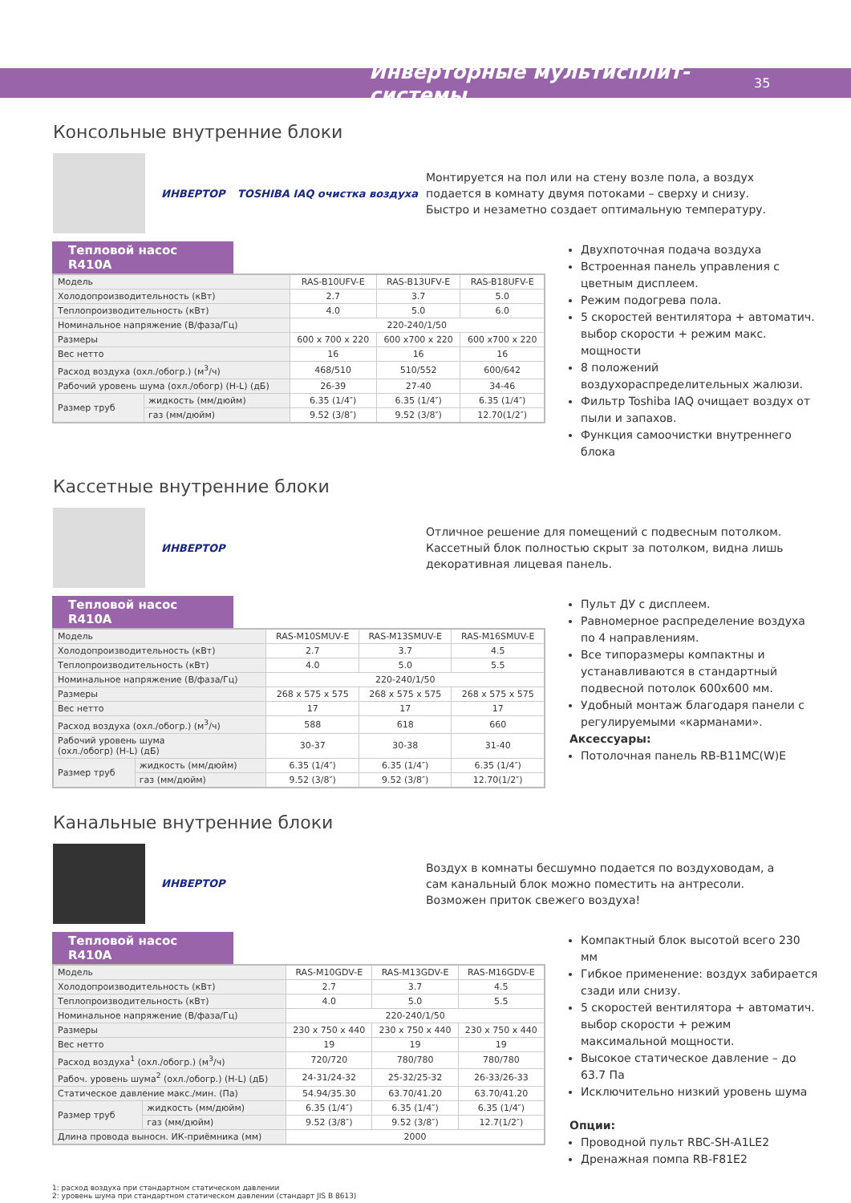Инверторные мультисплит-системы
35
Консольные внутренние блоки
ИНВЕРТОР TOSHIBA IAQ очистка воздуха
Монтируется на пол или на стену возле пола, а воздух подается в комнату двумя потоками – сверху и снизу. Быстро и незаметно создает оптимальную температуру.
Тепловой насос R410A
| Модель | | RAS-B10UFV-E | RAS-B13UFV-E | RAS-B18UFV-E |
| Холодопроизводительность (кВт) | | 2.7 | 3.7 | 5.0 |
| Теплопроизводительность (кВт) | | 4.0 | 5.0 | 6.0 |
| Номинальное напряжение (В/фаза/Гц) | | 220-240/1/50 | | |
| Размеры | | 600 x 700 x 220 | 600 x700 x 220 | 600 x700 x 220 |
| Вес нетто | | 16 | 16 | 16 |
| Расход воздуха (охл./обогр.) (м<sup>3</sup>/ч) | | 468/510 | 510/552 | 600/642 |
| Рабочий уровень шума (охл./обогр) (H-L) (дБ) | | 26-39 | 27-40 | 34-46 |
| Размер труб | жидкость (мм/дюйм) | 6.35 (1/4″) | 6.35 (1/4″) | 6.35 (1/4″) |
| | газ (мм/дюйм) | 9.52 (3/8″) | 9.52 (3/8″) | 12.70(1/2″) |
Двухпоточная подача воздуха
Встроенная панель управления с цветным дисплеем.
Режим подогрева пола.
5 скоростей вентилятора + автоматич. выбор скорости + режим макс. мощности
8 положений воздухораспределительных жалюзи.
Фильтр Toshiba IAQ очищает воздух от пыли и запахов.
Функция самоочистки внутреннего блока
Кассетные внутренние блоки
ИНВЕРТОР
Отличное решение для помещений с подвесным потолком. Кассетный блок полностью скрыт за потолком, видна лишь декоративная лицевая панель.
Тепловой насос R410A
| Модель | | RAS-M10SMUV-E | RAS-M13SMUV-E | RAS-M16SMUV-E |
| Холодопроизводительность (кВт) | | 2.7 | 3.7 | 4.5 |
| Теплопроизводительность (кВт) | | 4.0 | 5.0 | 5.5 |
| Номинальное напряжение (В/фаза/Гц) | | 220-240/1/50 | | |
| Размеры | | 268 x 575 x 575 | 268 x 575 x 575 | 268 x 575 x 575 |
| Вес нетто | | 17 | 17 | 17 |
| Расход воздуха (охл./обогр.) (м<sup>3</sup>/ч) | | 588 | 618 | 660 |
| Рабочий уровень шума (охл./обогр) (H-L) (дБ) | | 30-37 | 30-38 | 31-40 |
| Размер труб | жидкость (мм/дюйм) | 6.35 (1/4″) | 6.35 (1/4″) | 6.35 (1/4″) |
| | газ (мм/дюйм) | 9.52 (3/8″) | 9.52 (3/8″) | 12.70(1/2″) |
Пульт ДУ с дисплеем.
Равномерное распределение воздуха по 4 направлениям.
Все типоразмеры компактны и устанавливаются в стандартный подвесной потолок 600x600 мм.
Удобный монтаж благодаря панели с регулируемыми «карманами».
Аксессуары:
Потолочная панель RB-B11MC(W)E
Канальные внутренние блоки
ИНВЕРТОР
Воздух в комнаты бесшумно подается по воздуховодам, а сам канальный блок можно поместить на антресоли. Возможен приток свежего воздуха!
Тепловой насос R410A
| Модель | | RAS-M10GDV-E | RAS-M13GDV-E | RAS-M16GDV-E |
| Холодопроизводительность (кВт) | | 2.7 | 3.7 | 4.5 |
| Теплопроизводительность (кВт) | | 4.0 | 5.0 | 5.5 |
| Номинальное напряжение (В/фаза/Гц) | | 220-240/1/50 | | |
| Размеры | | 230 x 750 x 440 | 230 x 750 x 440 | 230 x 750 x 440 |
| Вес нетто | | 19 | 19 | 19 |
| Расход воздуха<sup>1</sup> (охл./обогр.) (м<sup>3</sup>/ч) | | 720/720 | 780/780 | 780/780 |
| Рабоч. уровень шума<sup>2</sup> (охл./обогр.) (H-L) (дБ) | | 24-31/24-32 | 25-32/25-32 | 26-33/26-33 |
| Статическое давление макс./мин. (Па) | | 54.94/35.30 | 63.70/41.20 | 63.70/41.20 |
| Размер труб | жидкость (мм/дюйм) | 6.35 (1/4″) | 6.35 (1/4″) | 6.35 (1/4″) |
| | газ (мм/дюйм) | 9.52 (3/8″) | 9.52 (3/8″) | 12.7(1/2″) |
| Длина провода выносн. ИК-приёмника (мм) | | 2000 | | |
Компактный блок высотой всего 230 мм
Гибкое применение: воздух забирается сзади или снизу.
5 скоростей вентилятора + автоматич. выбор скорости + режим максимальной мощности.
Высокое статическое давление – до 63.7 Па
Исключительно низкий уровень шума
Опции:
Проводной пульт RBC-SH-A1LE2
Дренажная помпа RB-F81E2
1: расход воздуха при стандартном статическом давлении
2: уровень шума при стандартном статическом давлении (стандарт JIS B 8613)